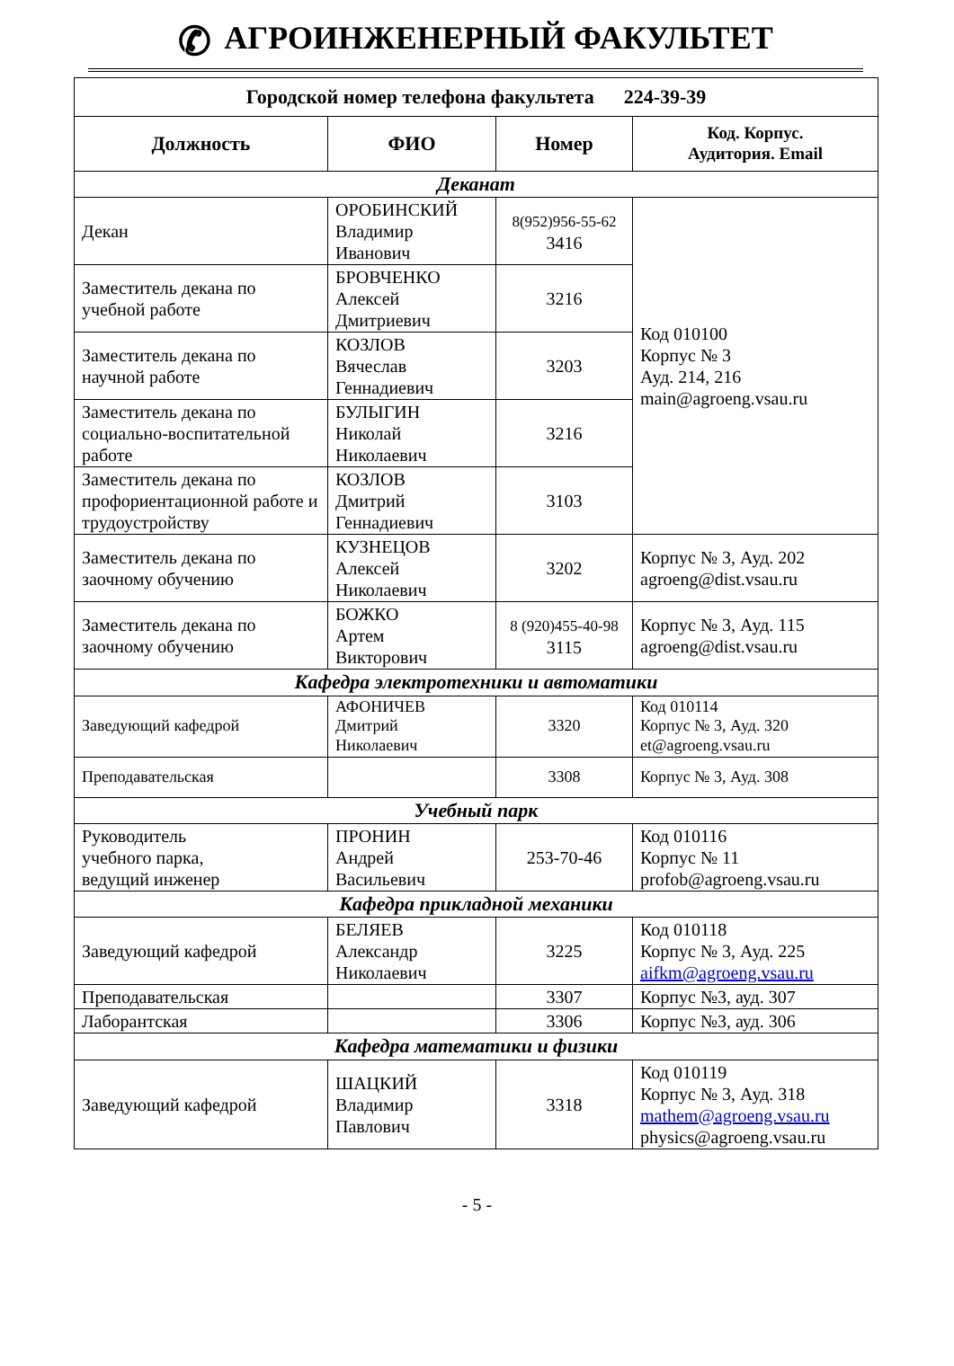✆ АГРОИНЖЕНЕРНЫЙ ФАКУЛЬТЕТ
| Городской номер телефона факультета 224-39-39 | | | |
| --- | --- | --- | --- |
| Должность | ФИО | Номер | Код. Корпус. Аудитория. Email |
| Деканат | | | |
| Декан | ОРОБИНСКИЙ Владимир Иванович | 8(952)956-55-62 3416 | Код 010100 Корпус № 3 Ауд. 214, 216 main@agroeng.vsau.ru |
| Заместитель декана по учебной работе | БРОВЧЕНКО Алексей Дмитриевич | 3216 | |
| Заместитель декана по научной работе | КОЗЛОВ Вячеслав Геннадиевич | 3203 | |
| Заместитель декана по социально-воспитательной работе | БУЛЫГИН Николай Николаевич | 3216 | |
| Заместитель декана по профориентационной работе и трудоустройству | КОЗЛОВ Дмитрий Геннадиевич | 3103 | |
| Заместитель декана по заочному обучению | КУЗНЕЦОВ Алексей Николаевич | 3202 | Корпус № 3, Ауд. 202 agroeng@dist.vsau.ru |
| Заместитель декана по заочному обучению | БОЖКО Артем Викторович | 8 (920)455-40-98 3115 | Корпус № 3, Ауд. 115 agroeng@dist.vsau.ru |
| Кафедра электротехники и автоматики | | | |
| Заведующий кафедрой | АФОНИЧЕВ Дмитрий Николаевич | 3320 | Код 010114 Корпус № 3, Ауд. 320 et@agroeng.vsau.ru |
| Преподавательская | | 3308 | Корпус № 3, Ауд. 308 |
| Учебный парк | | | |
| Руководитель учебного парка, ведущий инженер | ПРОНИН Андрей Васильевич | 253-70-46 | Код 010116 Корпус № 11 profob@agroeng.vsau.ru |
| Кафедра прикладной механики | | | |
| Заведующий кафедрой | БЕЛЯЕВ Александр Николаевич | 3225 | Код 010118 Корпус № 3, Ауд. 225 aifkm@agroeng.vsau.ru |
| Преподавательская | | 3307 | Корпус №3, ауд. 307 |
| Лаборантская | | 3306 | Корпус №3, ауд. 306 |
| Кафедра математики и физики | | | |
| Заведующий кафедрой | ШАЦКИЙ Владимир Павлович | 3318 | Код 010119 Корпус № 3, Ауд. 318 mathem@agroeng.vsau.ru physics@agroeng.vsau.ru |
- 5 -